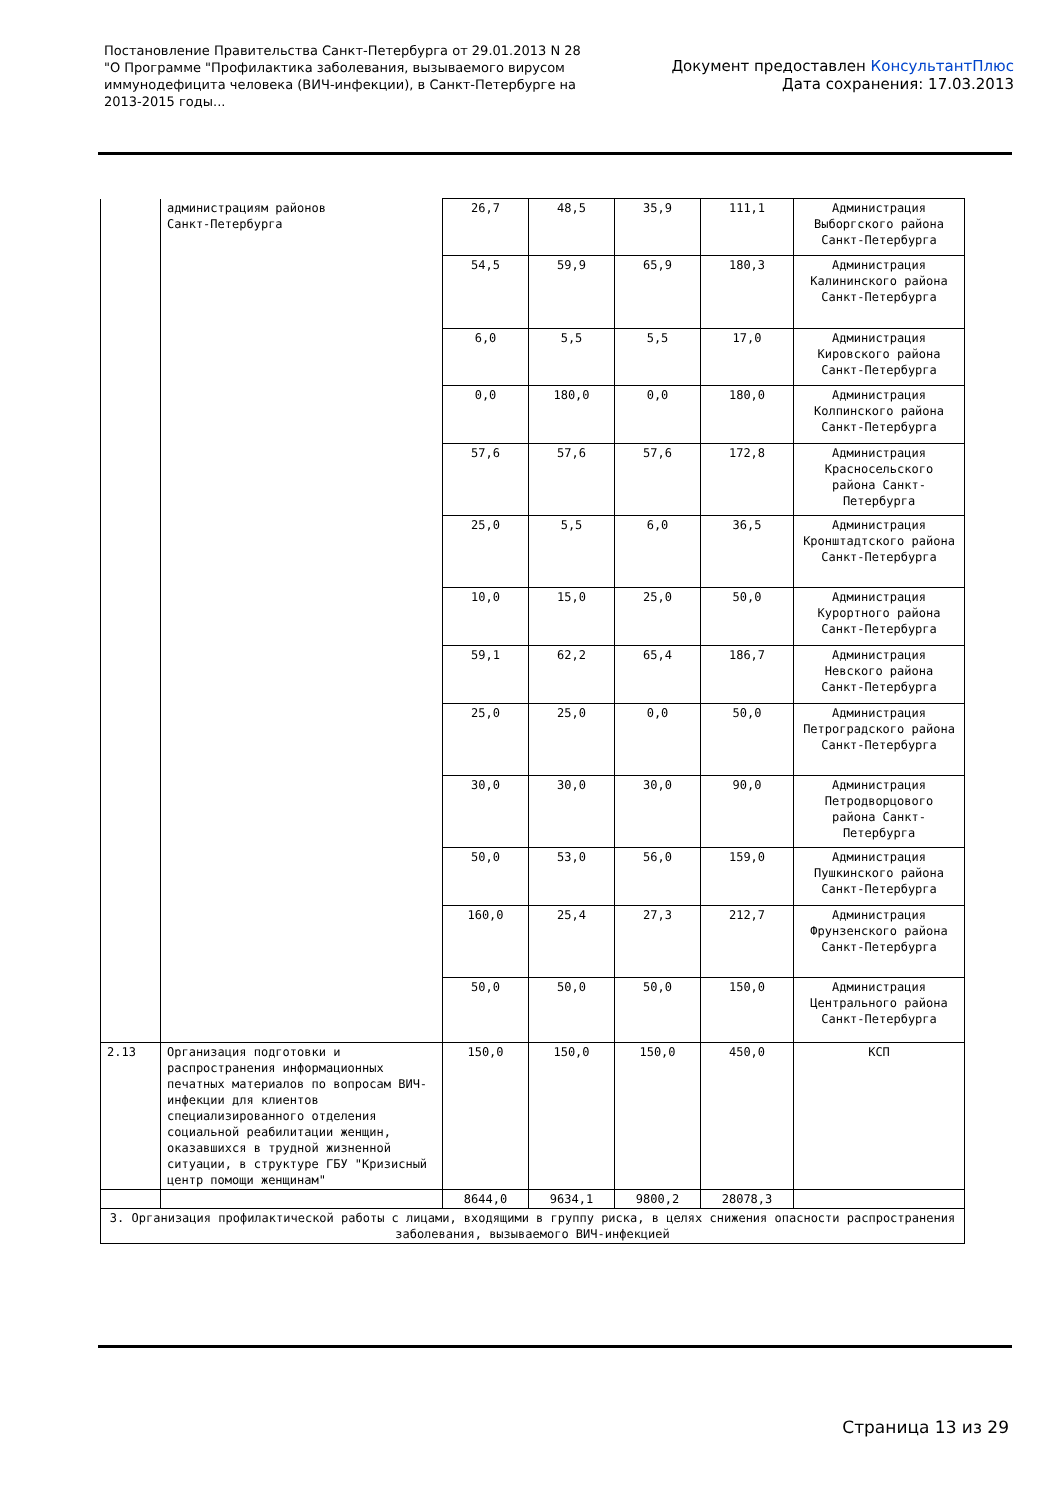Постановление Правительства Санкт-Петербурга от 29.01.2013 N 28
"О Программе "Профилактика заболевания, вызываемого вирусом
иммунодефицита человека (ВИЧ-инфекции), в Санкт-Петербурге на
2013-2015 годы...
Документ предоставлен КонсультантПлюс
Дата сохранения: 17.03.2013
| | администрациям районов Санкт-Петербурга | 26,7 | 48,5 | 35,9 | 111,1 | Администрация Выборгского района Санкт-Петербурга |
| | | 54,5 | 59,9 | 65,9 | 180,3 | Администрация Калининского района Санкт-Петербурга |
| | | 6,0 | 5,5 | 5,5 | 17,0 | Администрация Кировского района Санкт-Петербурга |
| | | 0,0 | 180,0 | 0,0 | 180,0 | Администрация Колпинского района Санкт-Петербурга |
| | | 57,6 | 57,6 | 57,6 | 172,8 | Администрация Красносельского района Санкт-Петербурга |
| | | 25,0 | 5,5 | 6,0 | 36,5 | Администрация Кронштадтского района Санкт-Петербурга |
| | | 10,0 | 15,0 | 25,0 | 50,0 | Администрация Курортного района Санкт-Петербурга |
| | | 59,1 | 62,2 | 65,4 | 186,7 | Администрация Невского района Санкт-Петербурга |
| | | 25,0 | 25,0 | 0,0 | 50,0 | Администрация Петроградского района Санкт-Петербурга |
| | | 30,0 | 30,0 | 30,0 | 90,0 | Администрация Петродворцового района Санкт-Петербурга |
| | | 50,0 | 53,0 | 56,0 | 159,0 | Администрация Пушкинского района Санкт-Петербурга |
| | | 160,0 | 25,4 | 27,3 | 212,7 | Администрация Фрунзенского района Санкт-Петербурга |
| | | 50,0 | 50,0 | 50,0 | 150,0 | Администрация Центрального района Санкт-Петербурга |
| 2.13 | Организация подготовки и распространения информационных печатных материалов по вопросам ВИЧ-инфекции для клиентов специализированного отделения социальной реабилитации женщин, оказавшихся в трудной жизненной ситуации, в структуре ГБУ "Кризисный центр помощи женщинам" | 150,0 | 150,0 | 150,0 | 450,0 | КСП |
| | | 8644,0 | 9634,1 | 9800,2 | 28078,3 | |
| 3. Организация профилактической работы с лицами, входящими в группу риска, в целях снижения опасности распространения заболевания, вызываемого ВИЧ-инфекцией | | | | | | |
Страница 13 из 29